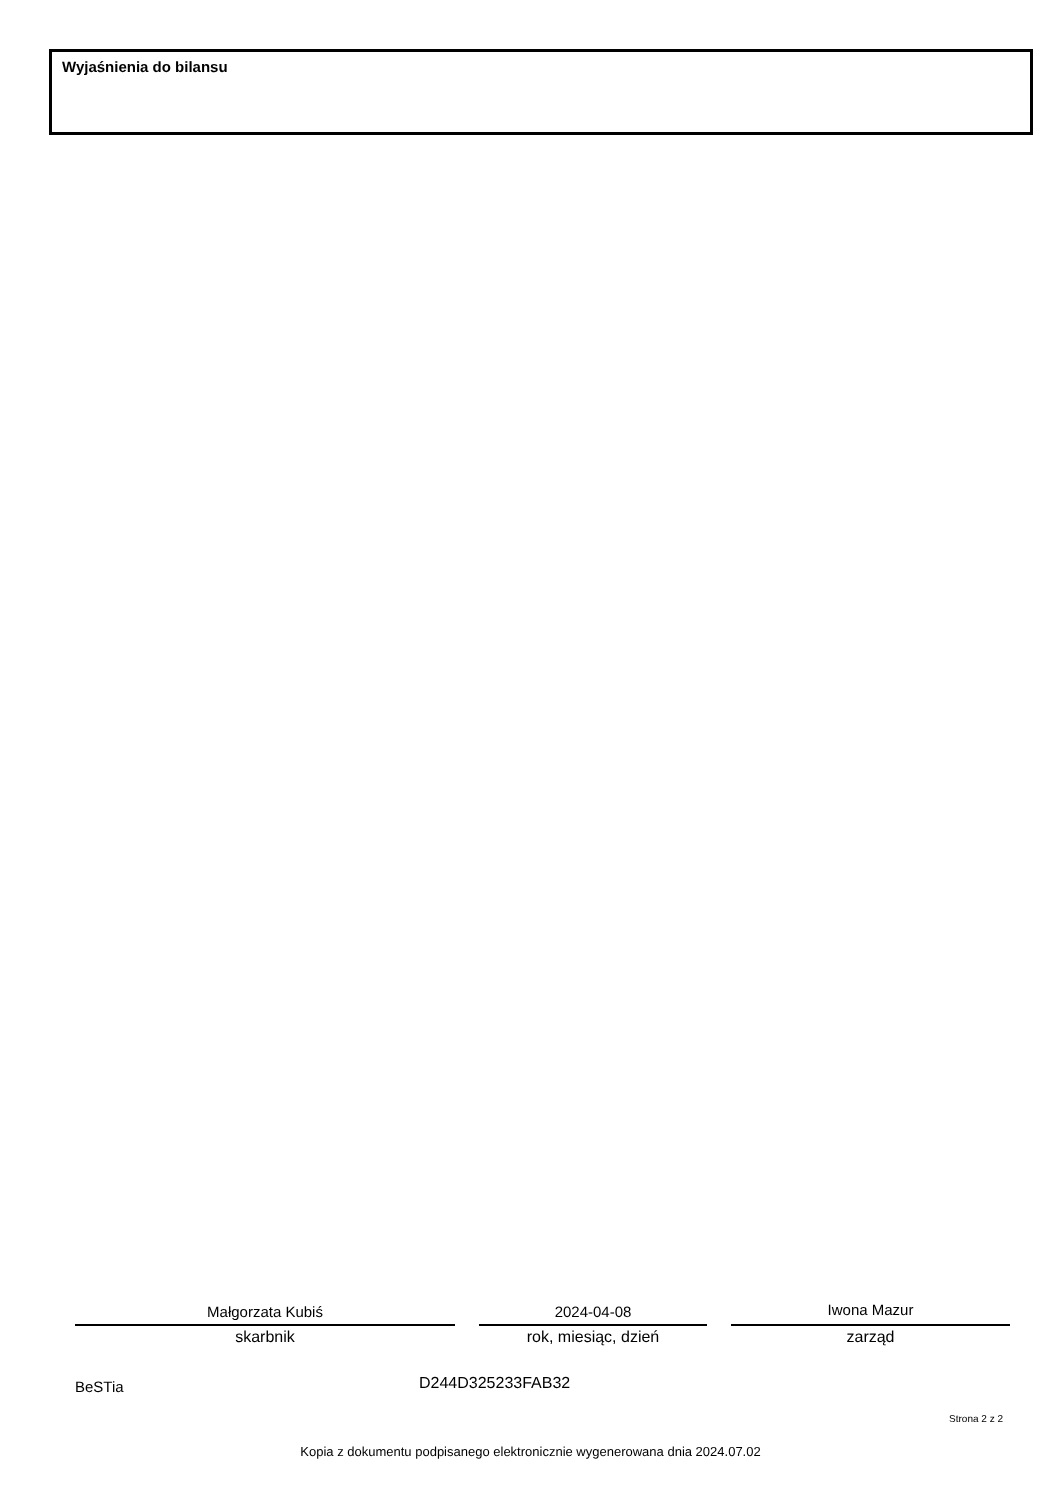Wyjaśnienia do bilansu
Małgorzata Kubiś
skarbnik
2024-04-08
rok, miesiąc, dzień
Iwona Mazur
zarząd
BeSTia D244D325233FAB32
Strona 2 z 2
Kopia z dokumentu podpisanego elektronicznie wygenerowana dnia 2024.07.02